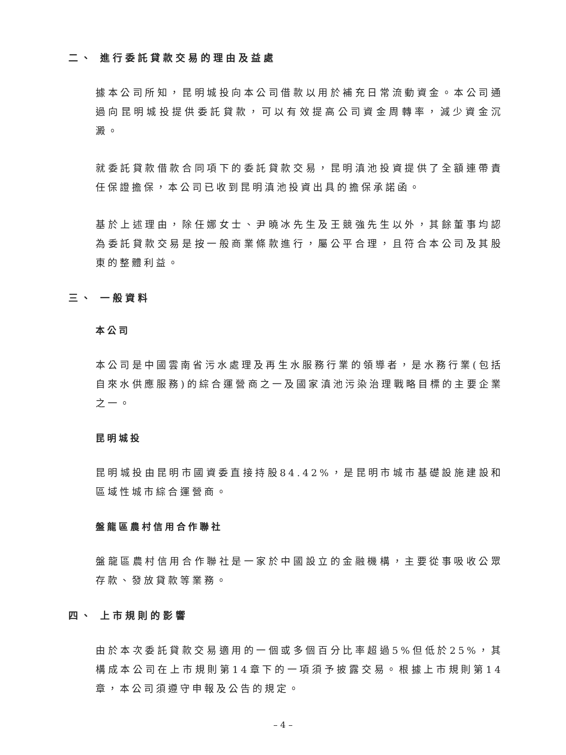二、 進行委託貸款交易的理由及益處
據本公司所知，昆明城投向本公司借款以用於補充日常流動資金。本公司通過向昆明城投提供委託貸款，可以有效提高公司資金周轉率，減少資金沉澱。
就委託貸款借款合同項下的委託貸款交易，昆明滇池投資提供了全額連帶責任保證擔保，本公司已收到昆明滇池投資出具的擔保承諾函。
基於上述理由，除任娜女士、尹曉冰先生及王競強先生以外，其餘董事均認為委託貸款交易是按一般商業條款進行，屬公平合理，且符合本公司及其股東的整體利益。
三、 一般資料
本公司
本公司是中國雲南省污水處理及再生水服務行業的領導者，是水務行業(包括自來水供應服務)的綜合運營商之一及國家滇池污染治理戰略目標的主要企業之一。
昆明城投
昆明城投由昆明市國資委直接持股84.42%，是昆明市城市基礎設施建設和區域性城市綜合運營商。
盤龍區農村信用合作聯社
盤龍區農村信用合作聯社是一家於中國設立的金融機構，主要從事吸收公眾存款、發放貸款等業務。
四、 上市規則的影響
由於本次委託貸款交易適用的一個或多個百分比率超過5%但低於25%，其構成本公司在上市規則第14章下的一項須予披露交易。根據上市規則第14章，本公司須遵守申報及公告的規定。
– 4 –